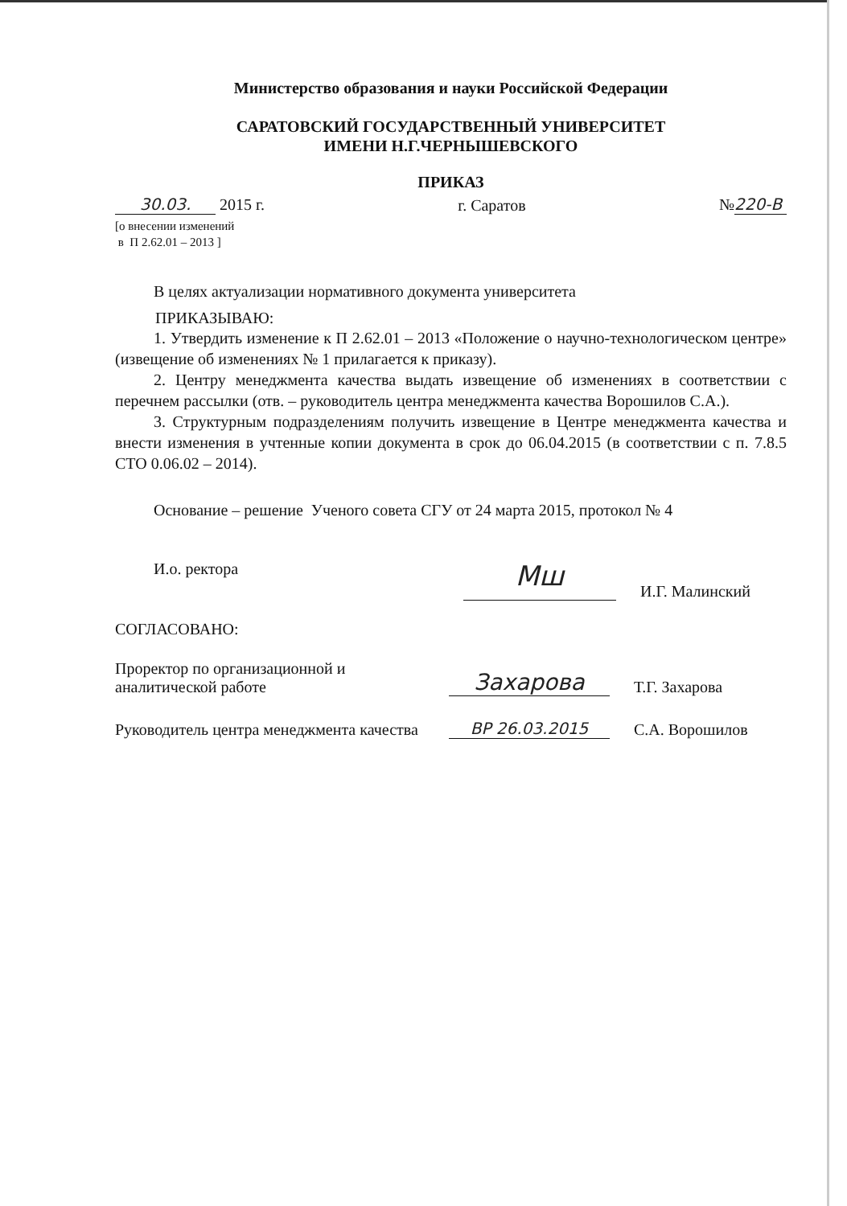Министерство образования и науки Российской Федерации
САРАТОВСКИЙ ГОСУДАРСТВЕННЫЙ УНИВЕРСИТЕТ
ИМЕНИ Н.Г.ЧЕРНЫШЕВСКОГО
ПРИКАЗ
30.03. 2015 г. г. Саратов № 220-В
[о внесении изменений
в П 2.62.01 – 2013 ]
В целях актуализации нормативного документа университета
ПРИКАЗЫВАЮ:
1. Утвердить изменение к П 2.62.01 – 2013 «Положение о научно-технологическом центре» (извещение об изменениях № 1 прилагается к приказу).
2. Центру менеджмента качества выдать извещение об изменениях в соответствии с перечнем рассылки (отв. – руководитель центра менеджмента качества Ворошилов С.А.).
3. Структурным подразделениям получить извещение в Центре менеджмента качества и внести изменения в учтенные копии документа в срок до 06.04.2015 (в соответствии с п. 7.8.5 СТО 0.06.02 – 2014).
Основание – решение Ученого совета СГУ от 24 марта 2015, протокол № 4
И.о. ректора
Мш
И.Г. Малинский
СОГЛАСОВАНО:
Проректор по организационной и аналитической работе
Захарова
Т.Г. Захарова
Руководитель центра менеджмента качества
ВР 26.03.2015
С.А. Ворошилов